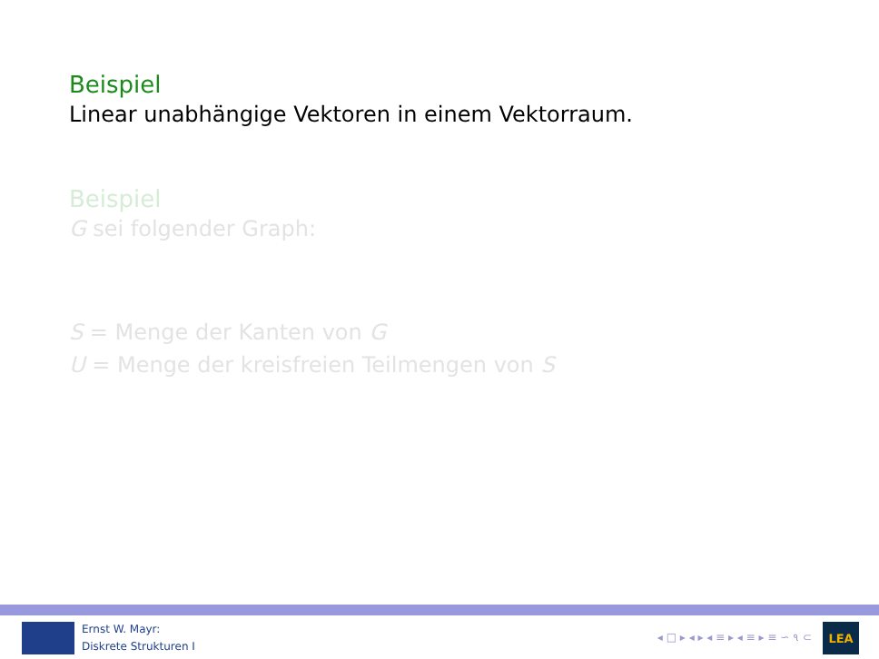Beispiel
Linear unabhängige Vektoren in einem Vektorraum.
Beispiel
G sei folgender Graph:
S = Menge der Kanten von G
U = Menge der kreisfreien Teilmengen von S
Ernst W. Mayr:
Diskrete Strukturen I
◂ □ ▸ ◂ ▸ ◂ ≡ ▸ ◂ ≡ ▸ ≡ ∽ ૧ ⊂
LEA